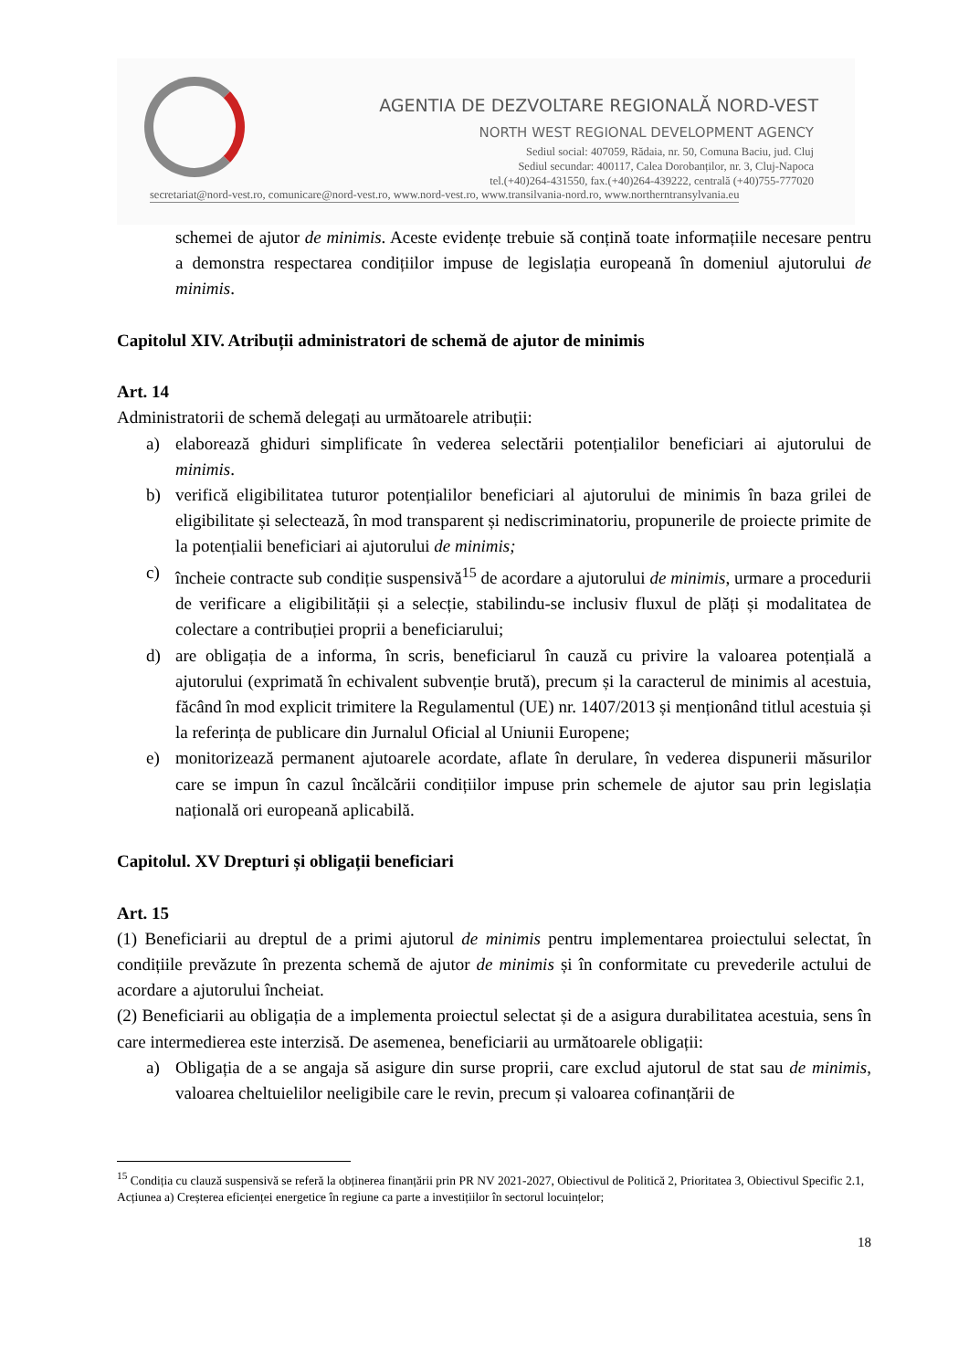AGENTIA DE DEZVOLTARE REGIONALĂ NORD-VEST
NORTH WEST REGIONAL DEVELOPMENT AGENCY
Sediul social: 407059, Rădaia, nr. 50, Comuna Baciu, jud. Cluj
Sediul secundar: 400117, Calea Dorobanților, nr. 3, Cluj-Napoca
tel.(+40)264-431550, fax.(+40)264-439222, centrală (+40)755-777020
secretariat@nord-vest.ro, comunicare@nord-vest.ro, www.nord-vest.ro, www.transilvania-nord.ro, www.northerntransylvania.eu
schemei de ajutor de minimis. Aceste evidențe trebuie să conțină toate informațiile necesare pentru a demonstra respectarea condițiilor impuse de legislația europeană în domeniul ajutorului de minimis.
Capitolul XIV. Atribuții administratori de schemă de ajutor de minimis
Art. 14
Administratorii de schemă delegați au următoarele atribuții:
a) elaborează ghiduri simplificate în vederea selectării potențialilor beneficiari ai ajutorului de minimis.
b) verifică eligibilitatea tuturor potențialilor beneficiari al ajutorului de minimis în baza grilei de eligibilitate și selectează, în mod transparent și nediscriminatoriu, propunerile de proiecte primite de la potențialii beneficiari ai ajutorului de minimis;
c) încheie contracte sub condiție suspensivă<sup>15</sup> de acordare a ajutorului de minimis, urmare a procedurii de verificare a eligibilității și a selecție, stabilindu-se inclusiv fluxul de plăți și modalitatea de colectare a contribuției proprii a beneficiarului;
d) are obligația de a informa, în scris, beneficiarul în cauză cu privire la valoarea potențială a ajutorului (exprimată în echivalent subvenție brută), precum și la caracterul de minimis al acestuia, făcând în mod explicit trimitere la Regulamentul (UE) nr. 1407/2013 și menționând titlul acestuia și la referința de publicare din Jurnalul Oficial al Uniunii Europene;
e) monitorizează permanent ajutoarele acordate, aflate în derulare, în vederea dispunerii măsurilor care se impun în cazul încălcării condițiilor impuse prin schemele de ajutor sau prin legislația națională ori europeană aplicabilă.
Capitolul. XV Drepturi și obligații beneficiari
Art. 15
(1) Beneficiarii au dreptul de a primi ajutorul de minimis pentru implementarea proiectului selectat, în condițiile prevăzute în prezenta schemă de ajutor de minimis și în conformitate cu prevederile actului de acordare a ajutorului încheiat.
(2) Beneficiarii au obligația de a implementa proiectul selectat și de a asigura durabilitatea acestuia, sens în care intermedierea este interzisă. De asemenea, beneficiarii au următoarele obligații:
a) Obligația de a se angaja să asigure din surse proprii, care exclud ajutorul de stat sau de minimis, valoarea cheltuielilor neeligibile care le revin, precum și valoarea cofinanțării de
<sup>15</sup> Condiția cu clauză suspensivă se referă la obținerea finanțării prin PR NV 2021-2027, Obiectivul de Politică 2, Prioritatea 3, Obiectivul Specific 2.1, Acțiunea a) Creșterea eficienței energetice în regiune ca parte a investițiilor în sectorul locuințelor;
18